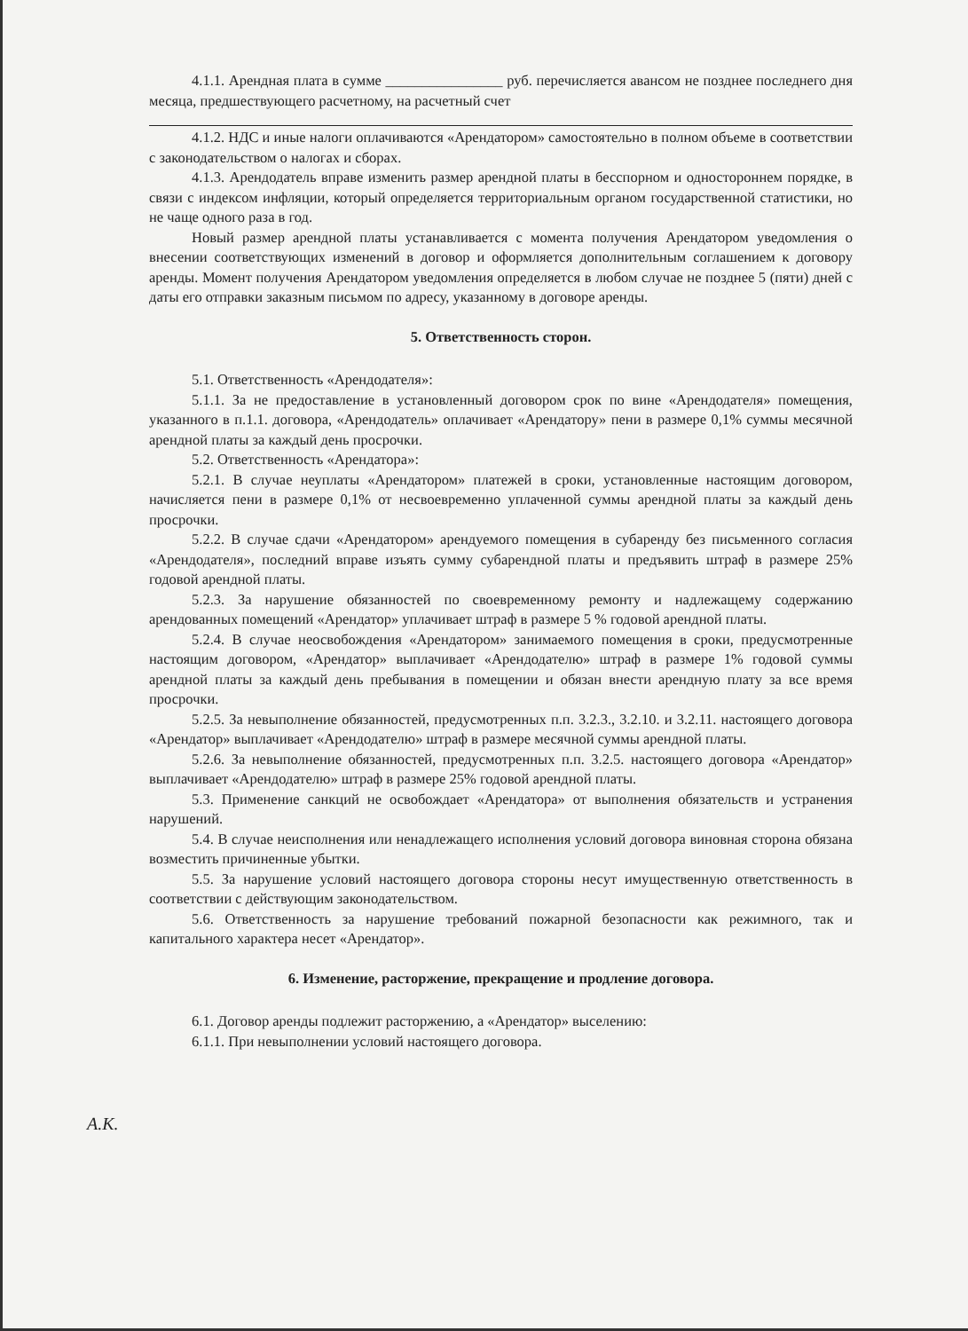4.1.1. Арендная плата в сумме ________________ руб. перечисляется авансом не позднее последнего дня месяца, предшествующего расчетному, на расчетный счет
4.1.2. НДС и иные налоги оплачиваются «Арендатором» самостоятельно в полном объеме в соответствии с законодательством о налогах и сборах.
4.1.3. Арендодатель вправе изменить размер арендной платы в бесспорном и одностороннем порядке, в связи с индексом инфляции, который определяется территориальным органом государственной статистики, но не чаще одного раза в год.
Новый размер арендной платы устанавливается с момента получения Арендатором уведомления о внесении соответствующих изменений в договор и оформляется дополнительным соглашением к договору аренды. Момент получения Арендатором уведомления определяется в любом случае не позднее 5 (пяти) дней с даты его отправки заказным письмом по адресу, указанному в договоре аренды.
5. Ответственность сторон.
5.1. Ответственность «Арендодателя»:
5.1.1. За не предоставление в установленный договором срок по вине «Арендодателя» помещения, указанного в п.1.1. договора, «Арендодатель» оплачивает «Арендатору» пени в размере 0,1% суммы месячной арендной платы за каждый день просрочки.
5.2. Ответственность «Арендатора»:
5.2.1. В случае неуплаты «Арендатором» платежей в сроки, установленные настоящим договором, начисляется пени в размере 0,1% от несвоевременно уплаченной суммы арендной платы за каждый день просрочки.
5.2.2. В случае сдачи «Арендатором» арендуемого помещения в субаренду без письменного согласия «Арендодателя», последний вправе изъять сумму субарендной платы и предъявить штраф в размере 25% годовой арендной платы.
5.2.3. За нарушение обязанностей по своевременному ремонту и надлежащему содержанию арендованных помещений «Арендатор» уплачивает штраф в размере 5 % годовой арендной платы.
5.2.4. В случае неосвобождения «Арендатором» занимаемого помещения в сроки, предусмотренные настоящим договором, «Арендатор» выплачивает «Арендодателю» штраф в размере 1% годовой суммы арендной платы за каждый день пребывания в помещении и обязан внести арендную плату за все время просрочки.
5.2.5. За невыполнение обязанностей, предусмотренных п.п. 3.2.3., 3.2.10. и 3.2.11. настоящего договора «Арендатор» выплачивает «Арендодателю» штраф в размере месячной суммы арендной платы.
5.2.6. За невыполнение обязанностей, предусмотренных п.п. 3.2.5. настоящего договора «Арендатор» выплачивает «Арендодателю» штраф в размере 25% годовой арендной платы.
5.3. Применение санкций не освобождает «Арендатора» от выполнения обязательств и устранения нарушений.
5.4. В случае неисполнения или ненадлежащего исполнения условий договора виновная сторона обязана возместить причиненные убытки.
5.5. За нарушение условий настоящего договора стороны несут имущественную ответственность в соответствии с действующим законодательством.
5.6. Ответственность за нарушение требований пожарной безопасности как режимного, так и капитального характера несет «Арендатор».
6. Изменение, расторжение, прекращение и продление договора.
6.1. Договор аренды подлежит расторжению, а «Арендатор» выселению:
6.1.1. При невыполнении условий настоящего договора.
А.К.